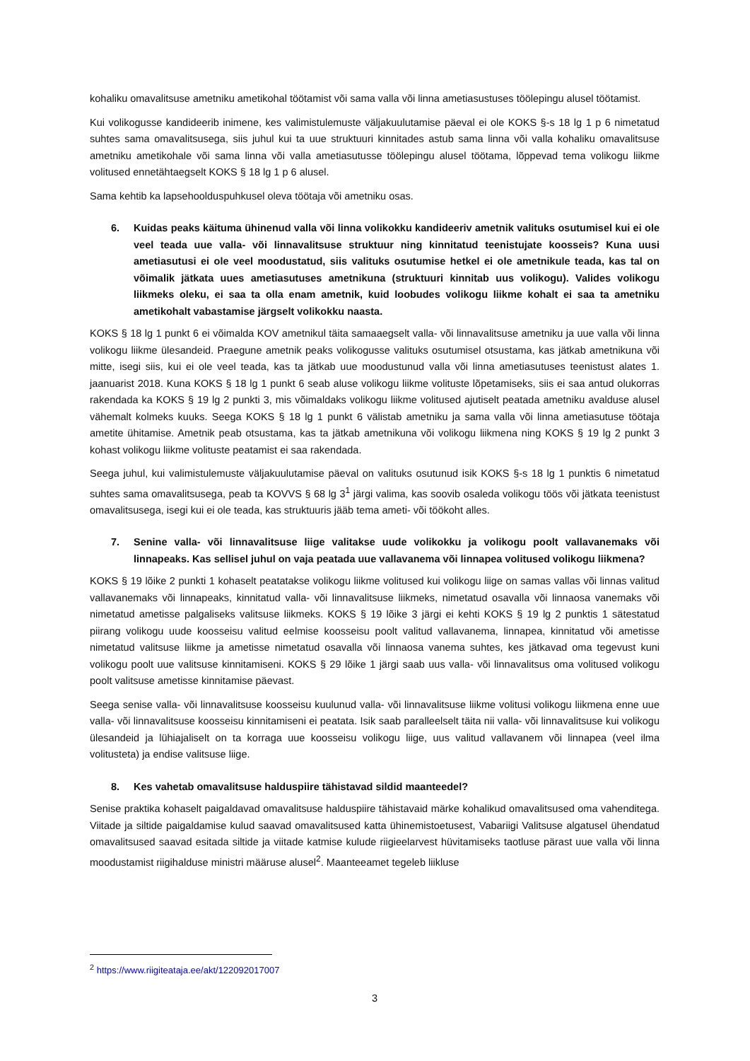kohaliku omavalitsuse ametniku ametikohal töötamist või sama valla või linna ametiasustuses töölepingu alusel töötamist.
Kui volikogusse kandideerib inimene, kes valimistulemuste väljakuulutamise päeval ei ole KOKS §-s 18 lg 1 p 6 nimetatud suhtes sama omavalitsusega, siis juhul kui ta uue struktuuri kinnitades astub sama linna või valla kohaliku omavalitsuse ametniku ametikohale või sama linna või valla ametiasutusse töölepingu alusel töötama, lõppevad tema volikogu liikme volitused ennetähtaegselt KOKS § 18 lg 1 p 6 alusel.
Sama kehtib ka lapsehoolduspuhkusel oleva töötaja või ametniku osas.
6. Kuidas peaks käituma ühinenud valla või linna volikokku kandideeriv ametnik valituks osutumisel kui ei ole veel teada uue valla- või linnavalitsuse struktuur ning kinnitatud teenistujate koosseis? Kuna uusi ametiasutusi ei ole veel moodustatud, siis valituks osutumise hetkel ei ole ametnikule teada, kas tal on võimalik jätkata uues ametiasutuses ametnikuna (struktuuri kinnitab uus volikogu). Valides volikogu liikmeks oleku, ei saa ta olla enam ametnik, kuid loobudes volikogu liikme kohalt ei saa ta ametniku ametikohalt vabastamise järgselt volikokku naasta.
KOKS § 18 lg 1 punkt 6 ei võimalda KOV ametnikul täita samaaegselt valla- või linnavalitsuse ametniku ja uue valla või linna volikogu liikme ülesandeid. Praegune ametnik peaks volikogusse valituks osutumisel otsustama, kas jätkab ametnikuna või mitte, isegi siis, kui ei ole veel teada, kas ta jätkab uue moodustunud valla või linna ametiasutuses teenistust alates 1. jaanuarist 2018. Kuna KOKS § 18 lg 1 punkt 6 seab aluse volikogu liikme volituste lõpetamiseks, siis ei saa antud olukorras rakendada ka KOKS § 19 lg 2 punkti 3, mis võimaldaks volikogu liikme volitused ajutiselt peatada ametniku avalduse alusel vähemalt kolmeks kuuks. Seega KOKS § 18 lg 1 punkt 6 välistab ametniku ja sama valla või linna ametiasutuse töötaja ametite ühitamise. Ametnik peab otsustama, kas ta jätkab ametnikuna või volikogu liikmena ning KOKS § 19 lg 2 punkt 3 kohast volikogu liikme volituste peatamist ei saa rakendada.
Seega juhul, kui valimistulemuste väljakuulutamise päeval on valituks osutunud isik KOKS §-s 18 lg 1 punktis 6 nimetatud suhtes sama omavalitsusega, peab ta KOVVS § 68 lg 3<sup>1</sup> järgi valima, kas soovib osaleda volikogu töös või jätkata teenistust omavalitsusega, isegi kui ei ole teada, kas struktuuris jääb tema ameti- või töökoht alles.
7. Senine valla- või linnavalitsuse liige valitakse uude volikokku ja volikogu poolt vallavanemaks või linnapeaks. Kas sellisel juhul on vaja peatada uue vallavanema või linnapea volitused volikogu liikmena?
KOKS § 19 lõike 2 punkti 1 kohaselt peatatakse volikogu liikme volitused kui volikogu liige on samas vallas või linnas valitud vallavanemaks või linnapeaks, kinnitatud valla- või linnavalitsuse liikmeks, nimetatud osavalla või linnaosa vanemaks või nimetatud ametisse palgaliseks valitsuse liikmeks. KOKS § 19 lõike 3 järgi ei kehti KOKS § 19 lg 2 punktis 1 sätestatud piirang volikogu uude koosseisu valitud eelmise koosseisu poolt valitud vallavanema, linnapea, kinnitatud või ametisse nimetatud valitsuse liikme ja ametisse nimetatud osavalla või linnaosa vanema suhtes, kes jätkavad oma tegevust kuni volikogu poolt uue valitsuse kinnitamiseni. KOKS § 29 lõike 1 järgi saab uus valla- või linnavalitsus oma volitused volikogu poolt valitsuse ametisse kinnitamise päevast.
Seega senise valla- või linnavalitsuse koosseisu kuulunud valla- või linnavalitsuse liikme volitusi volikogu liikmena enne uue valla- või linnavalitsuse koosseisu kinnitamiseni ei peatata. Isik saab paralleelselt täita nii valla- või linnavalitsuse kui volikogu ülesandeid ja lühiajaliselt on ta korraga uue koosseisu volikogu liige, uus valitud vallavanem või linnapea (veel ilma volitusteta) ja endise valitsuse liige.
8. Kes vahetab omavalitsuse halduspiire tähistavad sildid maanteedel?
Senise praktika kohaselt paigaldavad omavalitsuse halduspiire tähistavaid märke kohalikud omavalitsused oma vahenditega. Viitade ja siltide paigaldamise kulud saavad omavalitsused katta ühinemistoetusest, Vabariigi Valitsuse algatusel ühendatud omavalitsused saavad esitada siltide ja viitade katmise kulude riigieelarvest hüvitamiseks taotluse pärast uue valla või linna moodustamist riigihalduse ministri määruse alusel<sup>2</sup>. Maanteeamet tegeleb liikluse
<sup>2</sup> https://www.riigiteataja.ee/akt/122092017007
3